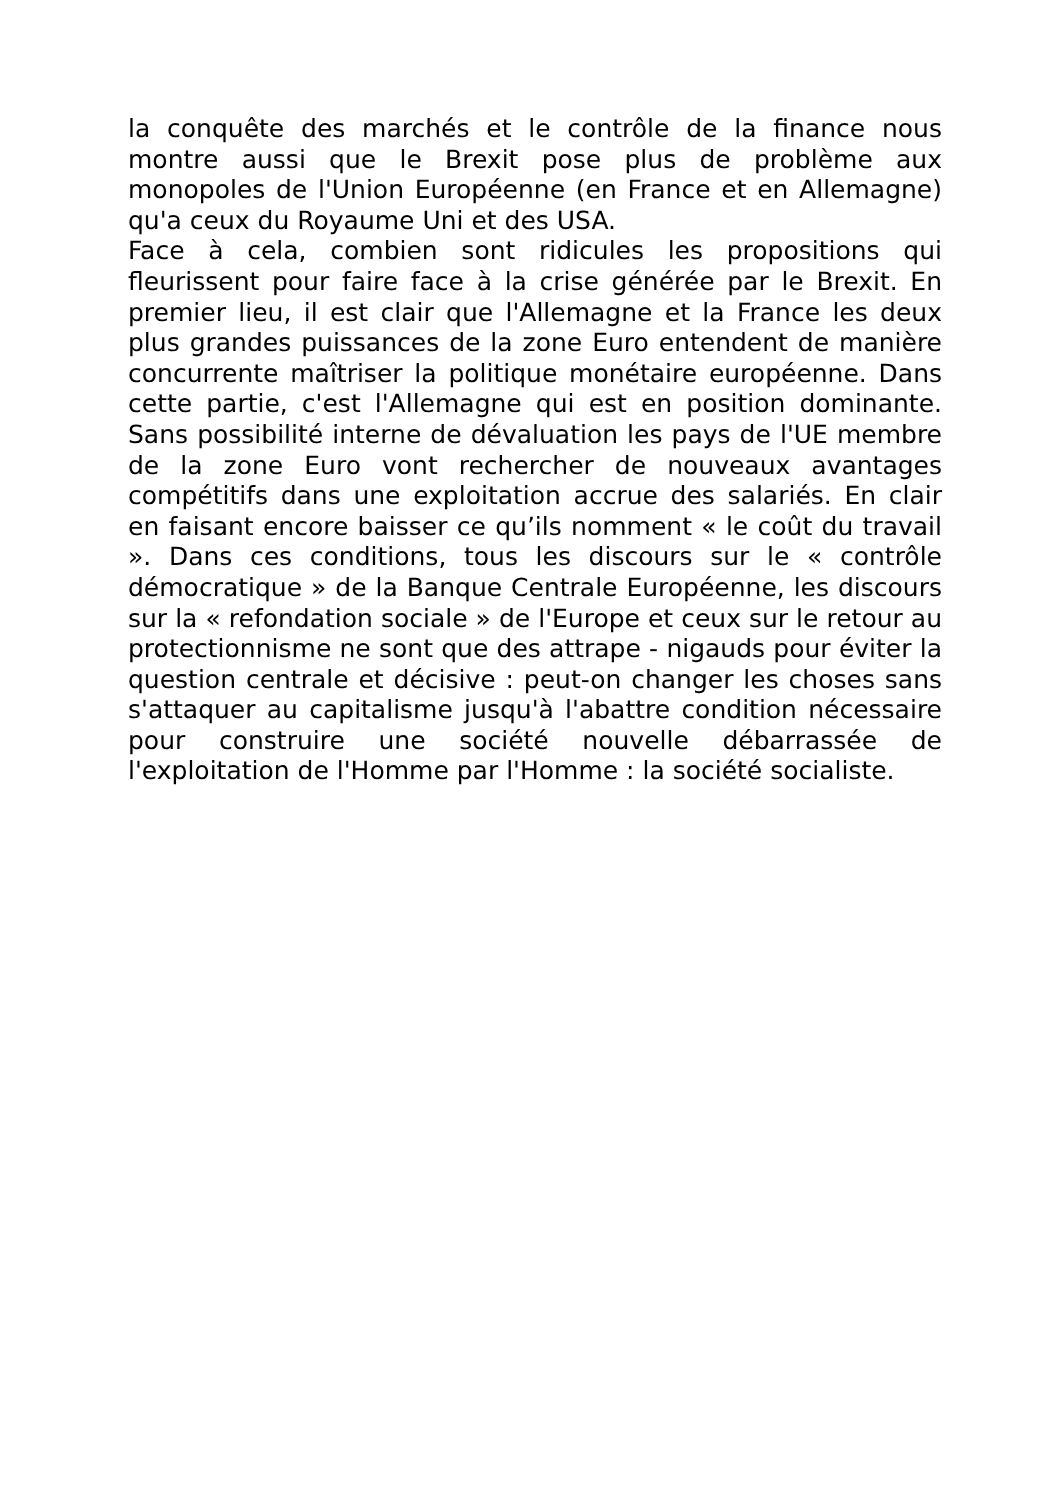la conquête des marchés et le contrôle de la finance nous montre aussi que le Brexit pose plus de problème aux monopoles de l'Union Européenne (en France et en Allemagne) qu'a ceux du Royaume Uni et des USA.
Face à cela, combien sont ridicules les propositions qui fleurissent pour faire face à la crise générée par le Brexit. En premier lieu, il est clair que l'Allemagne et la France les deux plus grandes puissances de la zone Euro entendent de manière concurrente maîtriser la politique monétaire européenne. Dans cette partie, c'est l'Allemagne qui est en position dominante. Sans possibilité interne de dévaluation les pays de l'UE membre de la zone Euro vont rechercher de nouveaux avantages compétitifs dans une exploitation accrue des salariés. En clair en faisant encore baisser ce qu’ils nomment « le coût du travail ». Dans ces conditions, tous les discours sur le « contrôle démocratique » de la Banque Centrale Européenne, les discours sur la « refondation sociale » de l'Europe et ceux sur le retour au protectionnisme ne sont que des attrape - nigauds pour éviter la question centrale et décisive : peut-on changer les choses sans s'attaquer au capitalisme jusqu'à l'abattre condition nécessaire pour construire une société nouvelle débarrassée de l'exploitation de l'Homme par l'Homme : la société socialiste.